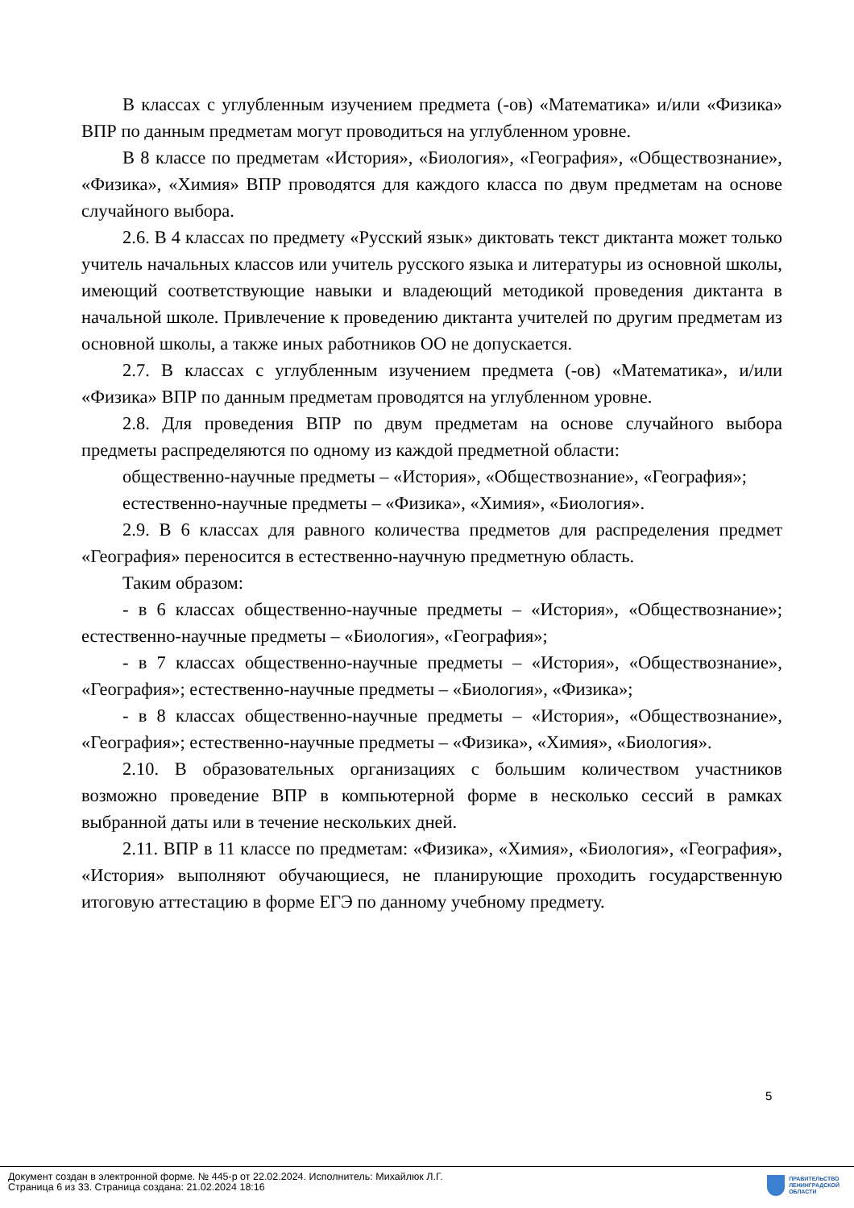В классах с углубленным изучением предмета (-ов) «Математика» и/или «Физика» ВПР по данным предметам могут проводиться на углубленном уровне.
В 8 классе по предметам «История», «Биология», «География», «Обществознание», «Физика», «Химия» ВПР проводятся для каждого класса по двум предметам на основе случайного выбора.
2.6. В 4 классах по предмету «Русский язык» диктовать текст диктанта может только учитель начальных классов или учитель русского языка и литературы из основной школы, имеющий соответствующие навыки и владеющий методикой проведения диктанта в начальной школе. Привлечение к проведению диктанта учителей по другим предметам из основной школы, а также иных работников ОО не допускается.
2.7. В классах с углубленным изучением предмета (-ов) «Математика», и/или «Физика» ВПР по данным предметам проводятся на углубленном уровне.
2.8. Для проведения ВПР по двум предметам на основе случайного выбора предметы распределяются по одному из каждой предметной области:
общественно-научные предметы – «История», «Обществознание», «География»;
естественно-научные предметы – «Физика», «Химия», «Биология».
2.9. В 6 классах для равного количества предметов для распределения предмет «География» переносится в естественно-научную предметную область.
Таким образом:
- в 6 классах общественно-научные предметы – «История», «Обществознание»; естественно-научные предметы – «Биология», «География»;
- в 7 классах общественно-научные предметы – «История», «Обществознание», «География»; естественно-научные предметы – «Биология», «Физика»;
- в 8 классах общественно-научные предметы – «История», «Обществознание», «География»; естественно-научные предметы – «Физика», «Химия», «Биология».
2.10. В образовательных организациях с большим количеством участников возможно проведение ВПР в компьютерной форме в несколько сессий в рамках выбранной даты или в течение нескольких дней.
2.11. ВПР в 11 классе по предметам: «Физика», «Химия», «Биология», «География», «История» выполняют обучающиеся, не планирующие проходить государственную итоговую аттестацию в форме ЕГЭ по данному учебному предмету.
5
Документ создан в электронной форме. № 445-р от 22.02.2024. Исполнитель: Михайлюк Л.Г.
Страница 6 из 33. Страница создана: 21.02.2024 18:16
ПРАВИТЕЛЬСТВО
ЛЕНИНГРАДСКОЙ
ОБЛАСТИ